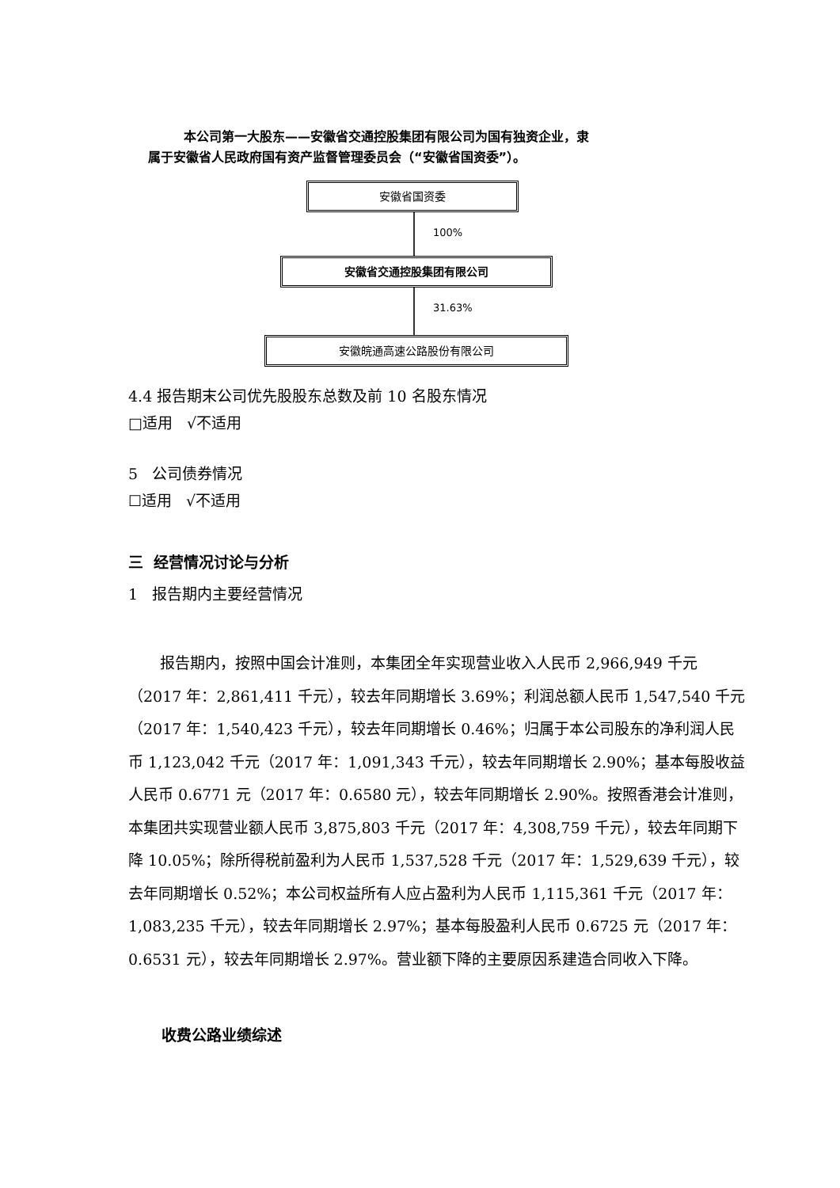本公司第一大股东——安徽省交通控股集团有限公司为国有独资企业，隶
属于安徽省人民政府国有资产监督管理委员会（“安徽省国资委”）。
安徽省国资委
100%
安徽省交通控股集团有限公司
31.63%
安徽皖通高速公路股份有限公司
4.4 报告期末公司优先股股东总数及前 10 名股东情况
□适用 √不适用
5 公司债券情况
☐适用 √不适用
三 经营情况讨论与分析
1 报告期内主要经营情况
报告期内，按照中国会计准则，本集团全年实现营业收入人民币 2,966,949 千元（2017 年：2,861,411 千元），较去年同期增长 3.69%；利润总额人民币 1,547,540 千元（2017 年：1,540,423 千元），较去年同期增长 0.46%；归属于本公司股东的净利润人民币 1,123,042 千元（2017 年：1,091,343 千元），较去年同期增长 2.90%；基本每股收益人民币 0.6771 元（2017 年：0.6580 元），较去年同期增长 2.90%。按照香港会计准则，本集团共实现营业额人民币 3,875,803 千元（2017 年：4,308,759 千元），较去年同期下降 10.05%；除所得税前盈利为人民币 1,537,528 千元（2017 年：1,529,639 千元），较去年同期增长 0.52%；本公司权益所有人应占盈利为人民币 1,115,361 千元（2017 年：1,083,235 千元），较去年同期增长 2.97%；基本每股盈利人民币 0.6725 元（2017 年：0.6531 元），较去年同期增长 2.97%。营业额下降的主要原因系建造合同收入下降。
收费公路业绩综述